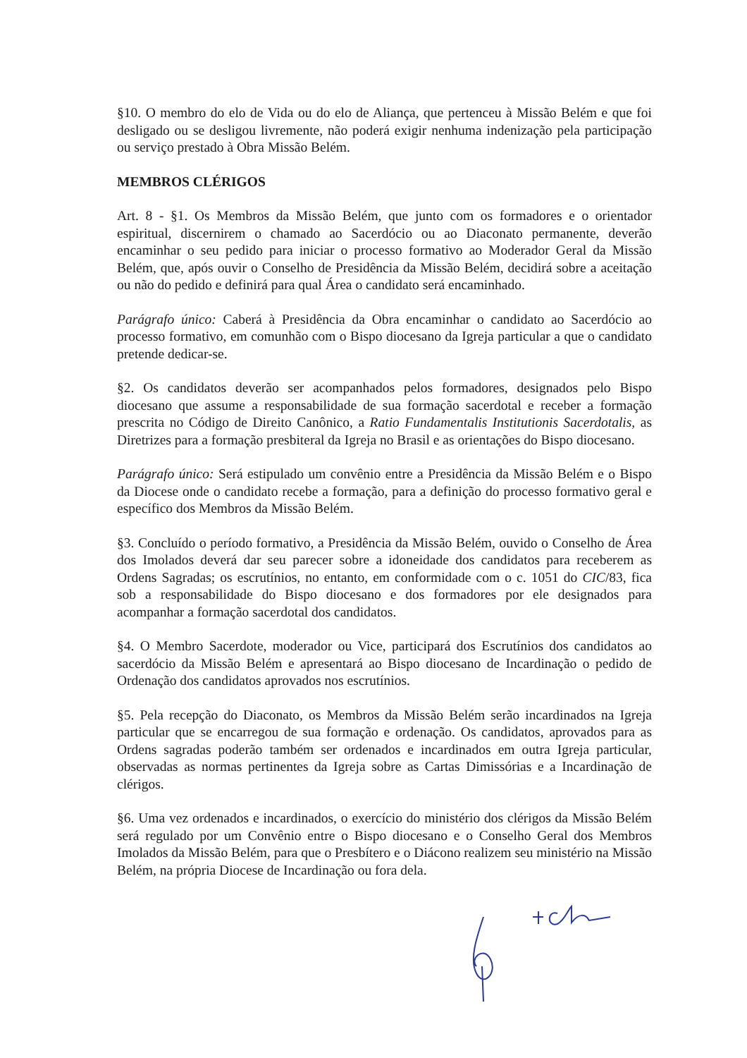§10. O membro do elo de Vida ou do elo de Aliança, que pertenceu à Missão Belém e que foi desligado ou se desligou livremente, não poderá exigir nenhuma indenização pela participação ou serviço prestado à Obra Missão Belém.
MEMBROS CLÉRIGOS
Art. 8 - §1. Os Membros da Missão Belém, que junto com os formadores e o orientador espiritual, discernirem o chamado ao Sacerdócio ou ao Diaconato permanente, deverão encaminhar o seu pedido para iniciar o processo formativo ao Moderador Geral da Missão Belém, que, após ouvir o Conselho de Presidência da Missão Belém, decidirá sobre a aceitação ou não do pedido e definirá para qual Área o candidato será encaminhado.
Parágrafo único: Caberá à Presidência da Obra encaminhar o candidato ao Sacerdócio ao processo formativo, em comunhão com o Bispo diocesano da Igreja particular a que o candidato pretende dedicar-se.
§2. Os candidatos deverão ser acompanhados pelos formadores, designados pelo Bispo diocesano que assume a responsabilidade de sua formação sacerdotal e receber a formação prescrita no Código de Direito Canônico, a Ratio Fundamentalis Institutionis Sacerdotalis, as Diretrizes para a formação presbiteral da Igreja no Brasil e as orientações do Bispo diocesano.
Parágrafo único: Será estipulado um convênio entre a Presidência da Missão Belém e o Bispo da Diocese onde o candidato recebe a formação, para a definição do processo formativo geral e específico dos Membros da Missão Belém.
§3. Concluído o período formativo, a Presidência da Missão Belém, ouvido o Conselho de Área dos Imolados deverá dar seu parecer sobre a idoneidade dos candidatos para receberem as Ordens Sagradas; os escrutínios, no entanto, em conformidade com o c. 1051 do CIC/83, fica sob a responsabilidade do Bispo diocesano e dos formadores por ele designados para acompanhar a formação sacerdotal dos candidatos.
§4. O Membro Sacerdote, moderador ou Vice, participará dos Escrutínios dos candidatos ao sacerdócio da Missão Belém e apresentará ao Bispo diocesano de Incardinação o pedido de Ordenação dos candidatos aprovados nos escrutínios.
§5. Pela recepção do Diaconato, os Membros da Missão Belém serão incardinados na Igreja particular que se encarregou de sua formação e ordenação. Os candidatos, aprovados para as Ordens sagradas poderão também ser ordenados e incardinados em outra Igreja particular, observadas as normas pertinentes da Igreja sobre as Cartas Dimissórias e a Incardinação de clérigos.
§6. Uma vez ordenados e incardinados, o exercício do ministério dos clérigos da Missão Belém será regulado por um Convênio entre o Bispo diocesano e o Conselho Geral dos Membros Imolados da Missão Belém, para que o Presbítero e o Diácono realizem seu ministério na Missão Belém, na própria Diocese de Incardinação ou fora dela.